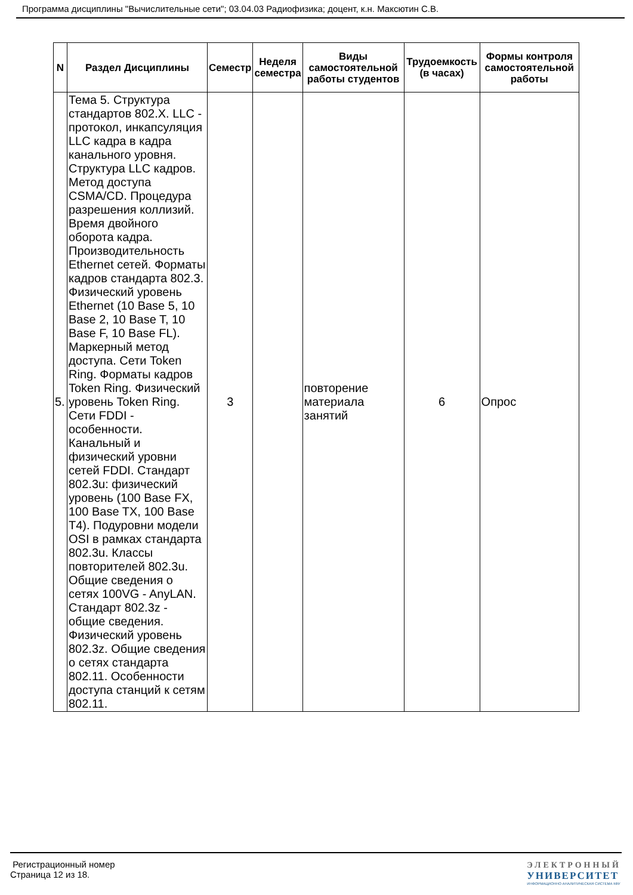Программа дисциплины "Вычислительные сети"; 03.04.03 Радиофизика; доцент, к.н. Максютин С.В.
| N | Раздел Дисциплины | Семестр | Неделя семестра | Виды самостоятельной работы студентов | Трудоемкость (в часах) | Формы контроля самостоятельной работы |
| --- | --- | --- | --- | --- | --- | --- |
| 5. | Тема 5. Структура стандартов 802.X. LLC - протокол, инкапсуляция LLC кадра в кадра канального уровня. Структура LLC кадров. Метод доступа CSMA/CD. Процедура разрешения коллизий. Время двойного оборота кадра. Производительность Ethernet сетей. Форматы кадров стандарта 802.3. Физический уровень Ethernet (10 Base 5, 10 Base 2, 10 Base T, 10 Base F, 10 Base FL). Маркерный метод доступа. Сети Token Ring. Форматы кадров Token Ring. Физический уровень Token Ring. Сети FDDI - особенности. Канальный и физический уровни сетей FDDI. Стандарт 802.3u: физический уровень (100 Base FX, 100 Base TX, 100 Base T4). Подуровни модели OSI в рамках стандарта 802.3u. Классы повторителей 802.3u. Общие сведения о сетях 100VG - AnyLAN. Стандарт 802.3z - общие сведения. Физический уровень 802.3z. Общие сведения о сетях стандарта 802.11. Особенности доступа станций к сетям 802.11. | 3 | | повторение материала занятий | 6 | Опрос |
Регистрационный номер
Страница 12 из 18.
ЭЛЕКТРОННЫЙ
УНИВЕРСИТЕТ
ИНФОРМАЦИОННО АНАЛИТИЧЕСКАЯ СИСТЕМА КФУ